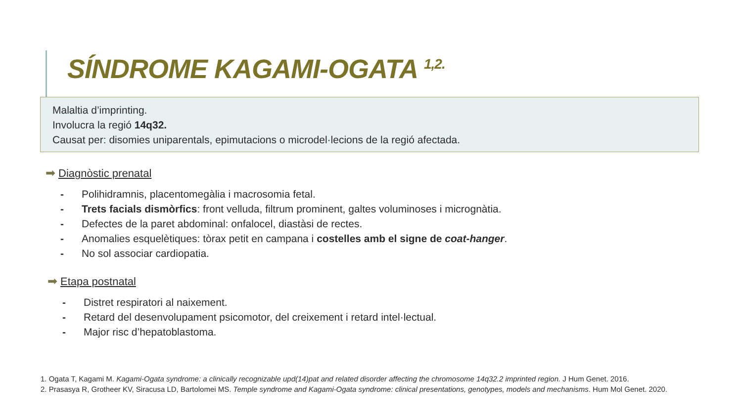SÍNDROME KAGAMI-OGATA <sup>1,2.</sup>
Malaltia d’imprinting.
Involucra la regió 14q32.
Causat per: disomies uniparentals, epimutacions o microdel·lecions de la regió afectada.
➡ Diagnòstic prenatal
- Polihidramnis, placentomegàlia i macrosomia fetal.
- Trets facials dismòrfics: front velluda, filtrum prominent, galtes voluminoses i micrognàtia.
- Defectes de la paret abdominal: onfalocel, diastàsi de rectes.
- Anomalies esquelètiques: tòrax petit en campana i costelles amb el signe de coat-hanger.
- No sol associar cardiopatia.
➡ Etapa postnatal
- Distret respiratori al naixement.
- Retard del desenvolupament psicomotor, del creixement i retard intel·lectual.
- Major risc d’hepatoblastoma.
1. Ogata T, Kagami M. Kagami-Ogata syndrome: a clinically recognizable upd(14)pat and related disorder affecting the chromosome 14q32.2 imprinted region. J Hum Genet. 2016.
2. Prasasya R, Grotheer KV, Siracusa LD, Bartolomei MS. Temple syndrome and Kagami-Ogata syndrome: clinical presentations, genotypes, models and mechanisms. Hum Mol Genet. 2020.